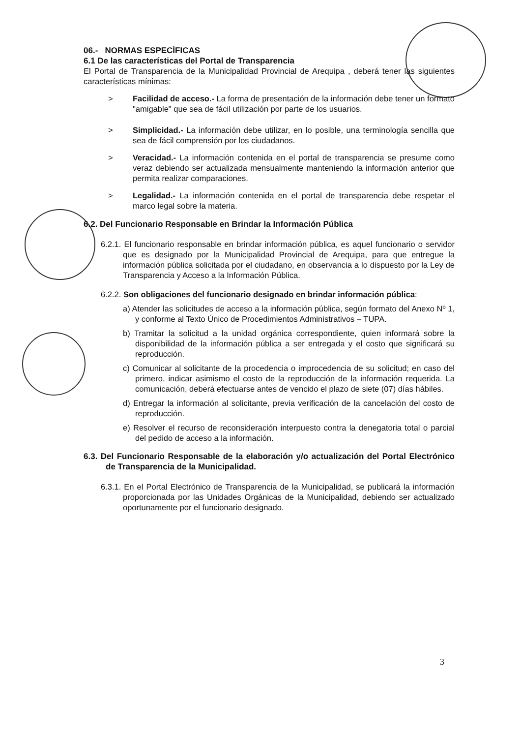06.- NORMAS ESPECÍFICAS
6.1 De las características del Portal de Transparencia
El Portal de Transparencia de la Municipalidad Provincial de Arequipa , deberá tener las siguientes características mínimas:
> Facilidad de acceso.- La forma de presentación de la información debe tener un formato "amigable" que sea de fácil utilización por parte de los usuarios.
> Simplicidad.- La información debe utilizar, en lo posible, una terminología sencilla que sea de fácil comprensión por los ciudadanos.
> Veracidad.- La información contenida en el portal de transparencia se presume como veraz debiendo ser actualizada mensualmente manteniendo la información anterior que permita realizar comparaciones.
> Legalidad.- La información contenida en el portal de transparencia debe respetar el marco legal sobre la materia.
6.2. Del Funcionario Responsable en Brindar la Información Pública
6.2.1. El funcionario responsable en brindar información pública, es aquel funcionario o servidor que es designado por la Municipalidad Provincial de Arequipa, para que entregue la información pública solicitada por el ciudadano, en observancia a lo dispuesto por la Ley de Transparencia y Acceso a la Información Pública.
6.2.2. Son obligaciones del funcionario designado en brindar información pública:
a) Atender las solicitudes de acceso a la información pública, según formato del Anexo Nº 1, y conforme al Texto Único de Procedimientos Administrativos – TUPA.
b) Tramitar la solicitud a la unidad orgánica correspondiente, quien informará sobre la disponibilidad de la información pública a ser entregada y el costo que significará su reproducción.
c) Comunicar al solicitante de la procedencia o improcedencia de su solicitud; en caso del primero, indicar asimismo el costo de la reproducción de la información requerida. La comunicación, deberá efectuarse antes de vencido el plazo de siete (07) días hábiles.
d) Entregar la información al solicitante, previa verificación de la cancelación del costo de reproducción.
e) Resolver el recurso de reconsideración interpuesto contra la denegatoria total o parcial del pedido de acceso a la información.
6.3. Del Funcionario Responsable de la elaboración y/o actualización del Portal Electrónico de Transparencia de la Municipalidad.
6.3.1. En el Portal Electrónico de Transparencia de la Municipalidad, se publicará la información proporcionada por las Unidades Orgánicas de la Municipalidad, debiendo ser actualizado oportunamente por el funcionario designado.
3